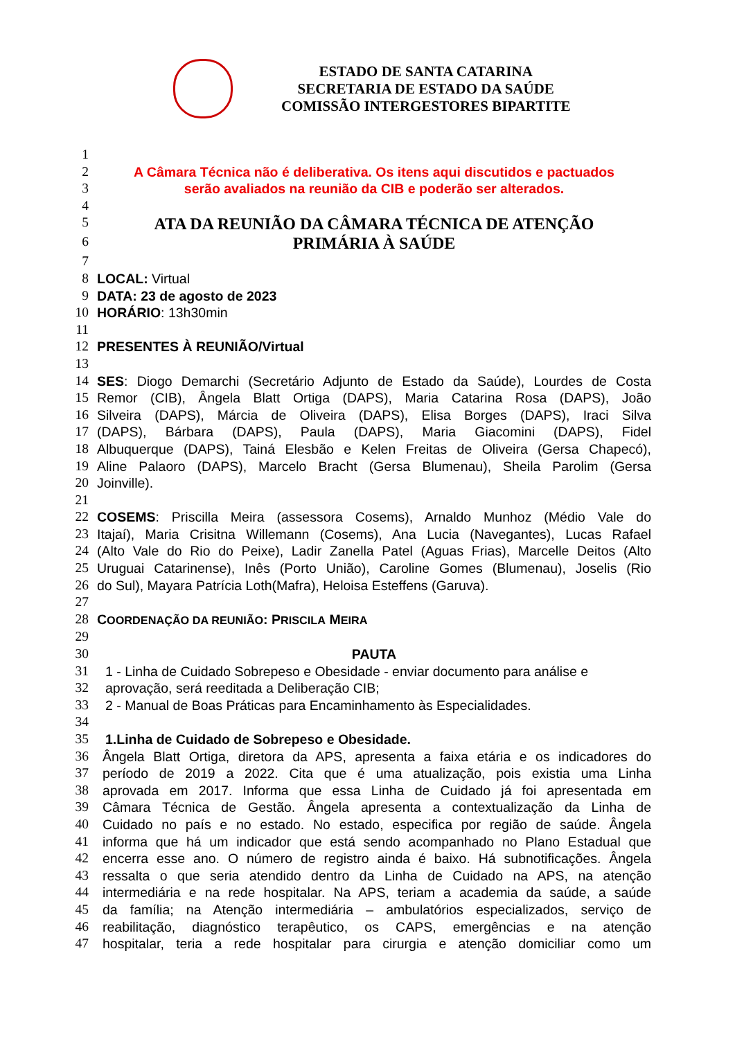ESTADO DE SANTA CATARINA
SECRETARIA DE ESTADO DA SAÚDE
COMISSÃO INTERGESTORES BIPARTITE
1
2 A Câmara Técnica não é deliberativa. Os itens aqui discutidos e pactuados
3 serão avaliados na reunião da CIB e poderão ser alterados.
4
5 ATA DA REUNIÃO DA CÂMARA TÉCNICA DE ATENÇÃO
6 PRIMÁRIA À SAÚDE
7
8 LOCAL: Virtual
9 DATA: 23 de agosto de 2023
10 HORÁRIO: 13h30min
11
12 PRESENTES À REUNIÃO/Virtual
13
14 SES: Diogo Demarchi (Secretário Adjunto de Estado da Saúde), Lourdes de Costa
15 Remor (CIB), Ângela Blatt Ortiga (DAPS), Maria Catarina Rosa (DAPS), João
16 Silveira (DAPS), Márcia de Oliveira (DAPS), Elisa Borges (DAPS), Iraci Silva
17 (DAPS), Bárbara (DAPS), Paula (DAPS), Maria Giacomini (DAPS), Fidel
18 Albuquerque (DAPS), Tainá Elesbão e Kelen Freitas de Oliveira (Gersa Chapecó),
19 Aline Palaoro (DAPS), Marcelo Bracht (Gersa Blumenau), Sheila Parolim (Gersa
20 Joinville).
21
22 COSEMS: Priscilla Meira (assessora Cosems), Arnaldo Munhoz (Médio Vale do
23 Itajaí), Maria Crisitna Willemann (Cosems), Ana Lucia (Navegantes), Lucas Rafael
24 (Alto Vale do Rio do Peixe), Ladir Zanella Patel (Aguas Frias), Marcelle Deitos (Alto
25 Uruguai Catarinense), Inês (Porto União), Caroline Gomes (Blumenau), Joselis (Rio
26 do Sul), Mayara Patrícia Loth(Mafra), Heloisa Esteffens (Garuva).
27
28 COORDENAÇÃO DA REUNIÃO: PRISCILA MEIRA
29
30 PAUTA
31 1 - Linha de Cuidado Sobrepeso e Obesidade - enviar documento para análise e
32 aprovação, será reeditada a Deliberação CIB;
33 2 - Manual de Boas Práticas para Encaminhamento às Especialidades.
34
35 1.Linha de Cuidado de Sobrepeso e Obesidade.
36 Ângela Blatt Ortiga, diretora da APS, apresenta a faixa etária e os indicadores do
37 período de 2019 a 2022. Cita que é uma atualização, pois existia uma Linha
38 aprovada em 2017. Informa que essa Linha de Cuidado já foi apresentada em
39 Câmara Técnica de Gestão. Ângela apresenta a contextualização da Linha de
40 Cuidado no país e no estado. No estado, especifica por região de saúde. Ângela
41 informa que há um indicador que está sendo acompanhado no Plano Estadual que
42 encerra esse ano. O número de registro ainda é baixo. Há subnotificações. Ângela
43 ressalta o que seria atendido dentro da Linha de Cuidado na APS, na atenção
44 intermediária e na rede hospitalar. Na APS, teriam a academia da saúde, a saúde
45 da família; na Atenção intermediária – ambulatórios especializados, serviço de
46 reabilitação, diagnóstico terapêutico, os CAPS, emergências e na atenção
47 hospitalar, teria a rede hospitalar para cirurgia e atenção domiciliar como um